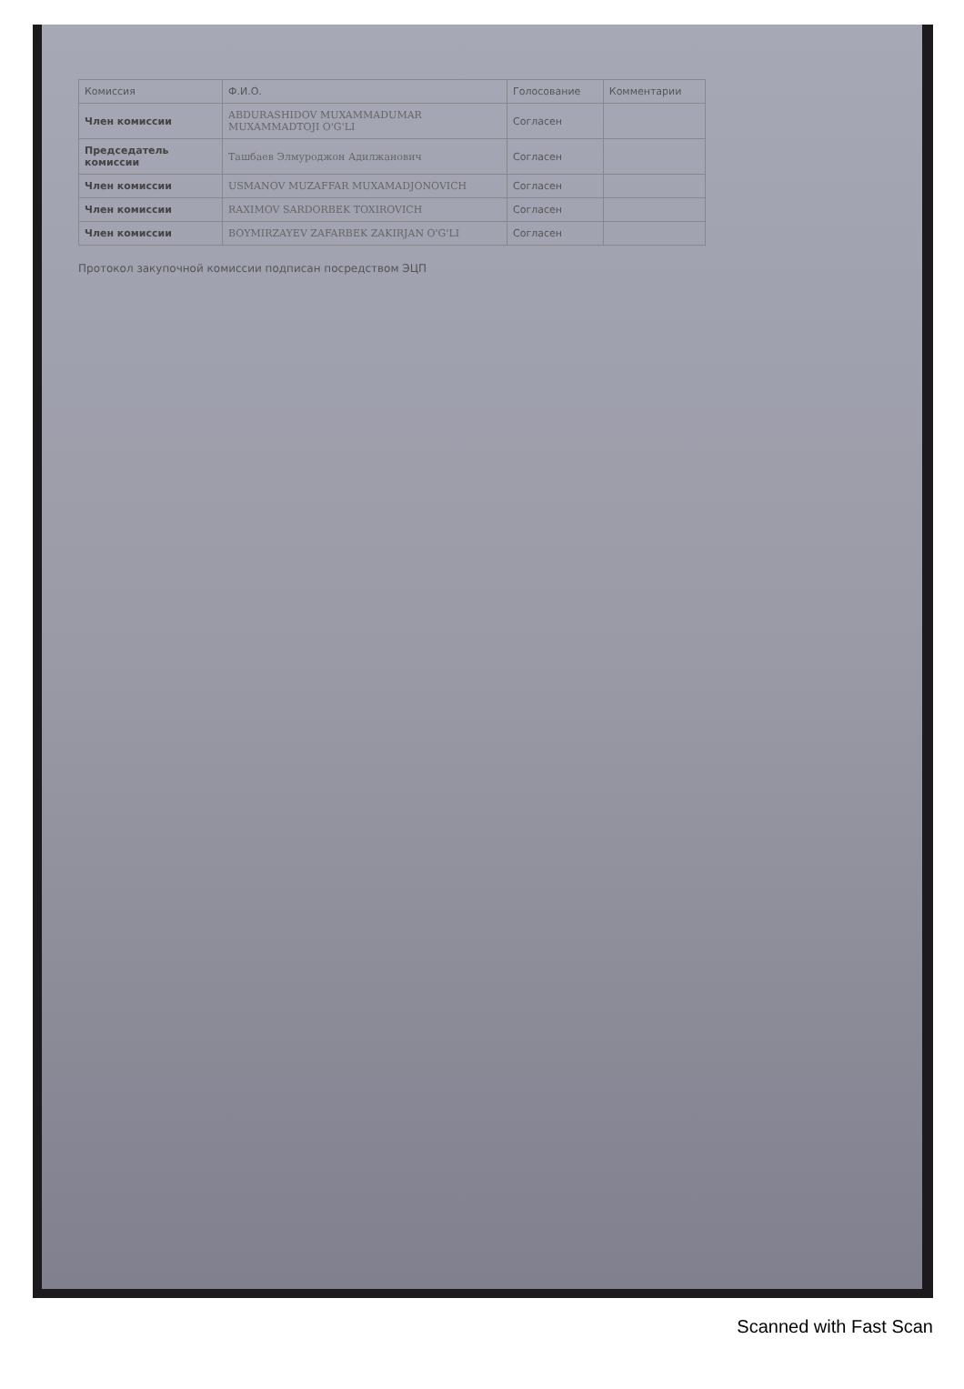| Комиссия | Ф.И.О. | Голосование | Комментарии |
| --- | --- | --- | --- |
| Член комиссии | ABDURASHIDOV MUXAMMADUMAR MUXAMMADTOJI O'G'LI | Согласен | |
| Председатель комиссии | Ташбаев Элмуроджон Адилжанович | Согласен | |
| Член комиссии | USMANOV MUZAFFAR MUXAMADJONOVICH | Согласен | |
| Член комиссии | RAXIMOV SARDORBEK TOXIROVICH | Согласен | |
| Член комиссии | BOYMIRZAYEV ZAFARBEK ZAKIRJAN O'G'LI | Согласен | |
Протокол закупочной комиссии подписан посредством ЭЦП
Scanned with Fast Scan